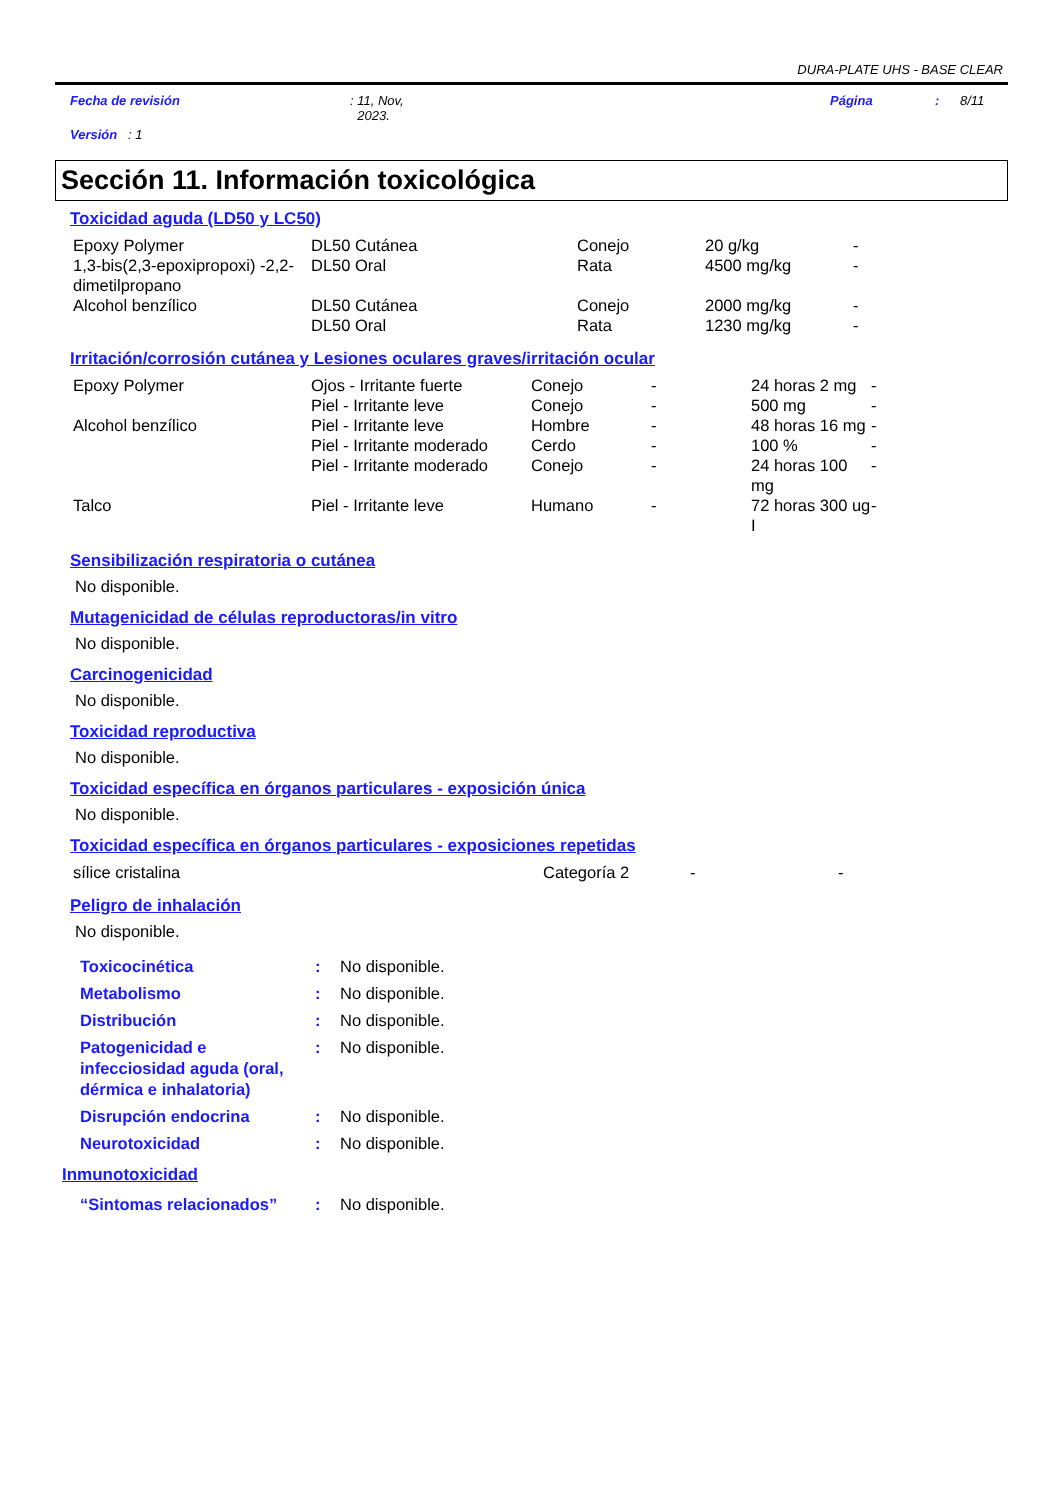DURA-PLATE UHS - BASE CLEAR
Fecha de revisión : 11, Nov,
2023.
Página : 8/11
Versión : 1
Sección 11. Información toxicológica
Toxicidad aguda (LD50 y LC50)
| Epoxy Polymer | DL50 Cutánea | Conejo | 20 g/kg | - |
| 1,3-bis(2,3-epoxipropoxi) -2,2-dimetilpropano | DL50 Oral | Rata | 4500 mg/kg | - |
| Alcohol benzílico | DL50 Cutánea | Conejo | 2000 mg/kg | - |
| | DL50 Oral | Rata | 1230 mg/kg | - |
Irritación/corrosión cutánea y Lesiones oculares graves/irritación ocular
| Epoxy Polymer | Ojos - Irritante fuerte | Conejo | - | 24 horas 2 mg | - |
| | Piel - Irritante leve | Conejo | - | 500 mg | - |
| Alcohol benzílico | Piel - Irritante leve | Hombre | - | 48 horas 16 mg | - |
| | Piel - Irritante moderado | Cerdo | - | 100 % | - |
| | Piel - Irritante moderado | Conejo | - | 24 horas 100 mg | - |
| Talco | Piel - Irritante leve | Humano | - | 72 horas 300 ug I | - |
Sensibilización respiratoria o cutánea
No disponible.
Mutagenicidad de células reproductoras/in vitro
No disponible.
Carcinogenicidad
No disponible.
Toxicidad reproductiva
No disponible.
Toxicidad específica en órganos particulares - exposición única
No disponible.
Toxicidad específica en órganos particulares - exposiciones repetidas
| sílice cristalina | Categoría 2 | - | - |
Peligro de inhalación
No disponible.
| Toxicocinética | : | No disponible. |
| Metabolismo | : | No disponible. |
| Distribución | : | No disponible. |
| Patogenicidad e infecciosidad aguda (oral, dérmica e inhalatoria) | : | No disponible. |
| Disrupción endocrina | : | No disponible. |
| Neurotoxicidad | : | No disponible. |
Inmunotoxicidad
| “Sintomas relacionados” | : | No disponible. |